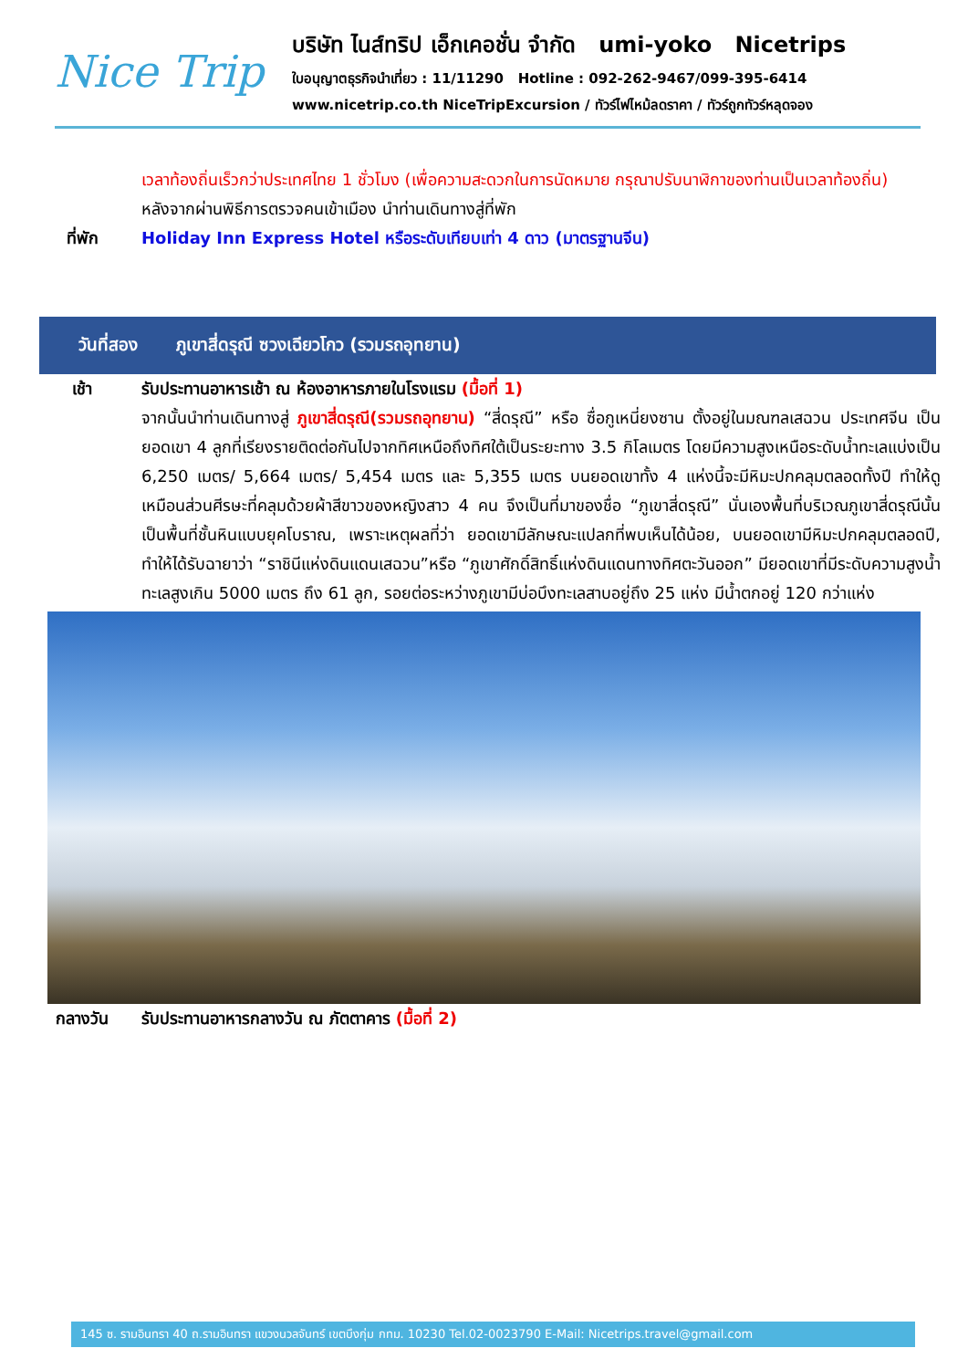Nice Trip
บริษัท ไนส์ทริป เอ็กเคอชั่น จำกัด umi-yoko Nicetrips
ใบอนุญาตธุรกิจนำเที่ยว : 11/11290 Hotline : 092-262-9467/099-395-6414
www.nicetrip.co.th NiceTripExcursion / ทัวร์ไฟไหม้ลดราคา / ทัวร์ถูกทัวร์หลุดจอง
เวลาท้องถิ่นเร็วกว่าประเทศไทย 1 ชั่วโมง (เพื่อความสะดวกในการนัดหมาย กรุณาปรับนาฬิกาของท่านเป็นเวลาท้องถิ่น)
หลังจากผ่านพิธีการตรวจคนเข้าเมือง นำท่านเดินทางสู่ที่พัก
ที่พัก Holiday Inn Express Hotel หรือระดับเทียบเท่า 4 ดาว (มาตรฐานจีน)
วันที่สอง
ภูเขาสี่ดรุณี ซวงเฉียวโกว (รวมรถอุทยาน)
เช้า รับประทานอาหารเช้า ณ ห้องอาหารภายในโรงแรม (มื้อที่ 1)
จากนั้นนำท่านเดินทางสู่ ภูเขาสี่ดรุณี(รวมรถอุทยาน) “สี่ดรุณี” หรือ ซื่อกูเหนี่ยงซาน ตั้งอยู่ในมณฑลเสฉวน ประเทศจีน เป็นยอดเขา 4 ลูกที่เรียงรายติดต่อกันไปจากทิศเหนือถึงทิศใต้เป็นระยะทาง 3.5 กิโลเมตร โดยมีความสูงเหนือระดับน้ำทะเลแบ่งเป็น 6,250 เมตร/ 5,664 เมตร/ 5,454 เมตร และ 5,355 เมตร บนยอดเขาทั้ง 4 แห่งนี้จะมีหิมะปกคลุมตลอดทั้งปี ทำให้ดูเหมือนส่วนศีรษะที่คลุมด้วยผ้าสีขาวของหญิงสาว 4 คน จึงเป็นที่มาของชื่อ “ภูเขาสี่ดรุณี” นั่นเองพื้นที่บริเวณภูเขาสี่ดรุณีนั้นเป็นพื้นที่ชั้นหินแบบยุคโบราณ, เพราะเหตุผลที่ว่า ยอดเขามีลักษณะแปลกที่พบเห็นได้น้อย, บนยอดเขามีหิมะปกคลุมตลอดปี, ทำให้ได้รับฉายาว่า “ราชินีแห่งดินแดนเสฉวน”หรือ “ภูเขาศักดิ์สิทธิ์แห่งดินแดนทางทิศตะวันออก” มียอดเขาที่มีระดับความสูงน้ำทะเลสูงเกิน 5000 เมตร ถึง 61 ลูก, รอยต่อระหว่างภูเขามีบ่อบึงทะเลสาบอยู่ถึง 25 แห่ง มีน้ำตกอยู่ 120 กว่าแห่ง
กลางวัน รับประทานอาหารกลางวัน ณ ภัตตาคาร (มื้อที่ 2)
145 ซ. รามอินทรา 40 ถ.รามอินทรา แขวงนวลจันทร์ เขตบึงกุ่ม กทม. 10230 Tel.02-0023790 E-Mail: Nicetrips.travel@gmail.com